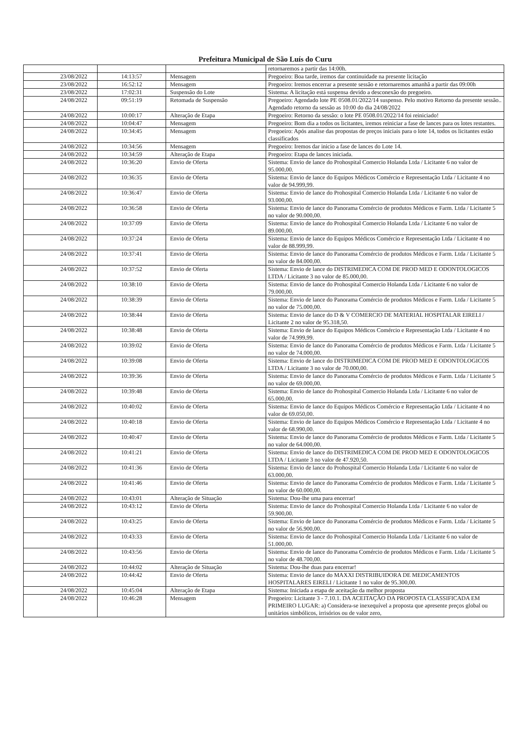Prefeitura Municipal de São Luís do Curu
| | | | retornaremos a partir das 14:00h. |
| 23/08/2022 | 14:13:57 | Mensagem | Pregoeiro: Boa tarde, iremos dar continuidade na presente licitação |
| 23/08/2022 | 16:52:12 | Mensagem | Pregoeiro: Iremos encerrar a presente sessão e retornaremos amanhã a partir das 09:00h |
| 23/08/2022 | 17:02:31 | Suspensão do Lote | Sistema: A licitação está suspensa devido a desconexão do pregoeiro. |
| 24/08/2022 | 09:51:19 | Retomada de Suspensão | Pregoeiro: Agendado lote PE 0508.01/2022/14 suspenso. Pelo motivo Retorno da presente sessão.. Agendado retorno da sessão as 10:00 do dia 24/08/2022 |
| 24/08/2022 | 10:00:17 | Alteração de Etapa | Pregoeiro: Retorno da sessão: o lote PE 0508.01/2022/14 foi reiniciado! |
| 24/08/2022 | 10:04:47 | Mensagem | Pregoeiro: Bom dia a todos os licitantes, iremos reiniciar a fase de lances para os lotes restantes. |
| 24/08/2022 | 10:34:45 | Mensagem | Pregoeiro: Após analise das propostas de preços iniciais para o lote 14, todos os licitantes estão classificados |
| 24/08/2022 | 10:34:56 | Mensagem | Pregoeiro: Iremos dar inicio a fase de lances do Lote 14. |
| 24/08/2022 | 10:34:59 | Alteração de Etapa | Pregoeiro: Etapa de lances iniciada. |
| 24/08/2022 | 10:36:20 | Envio de Oferta | Sistema: Envio de lance do Prohospital Comercio Holanda Ltda / Licitante 6 no valor de 95.000,00. |
| 24/08/2022 | 10:36:35 | Envio de Oferta | Sistema: Envio de lance do Equipos Médicos Comércio e Representação Ltda / Licitante 4 no valor de 94.999,99. |
| 24/08/2022 | 10:36:47 | Envio de Oferta | Sistema: Envio de lance do Prohospital Comercio Holanda Ltda / Licitante 6 no valor de 93.000,00. |
| 24/08/2022 | 10:36:58 | Envio de Oferta | Sistema: Envio de lance do Panorama Comércio de produtos Médicos e Farm. Ltda / Licitante 5 no valor de 90.000,00. |
| 24/08/2022 | 10:37:09 | Envio de Oferta | Sistema: Envio de lance do Prohospital Comercio Holanda Ltda / Licitante 6 no valor de 89.000,00. |
| 24/08/2022 | 10:37:24 | Envio de Oferta | Sistema: Envio de lance do Equipos Médicos Comércio e Representação Ltda / Licitante 4 no valor de 88.999,99. |
| 24/08/2022 | 10:37:41 | Envio de Oferta | Sistema: Envio de lance do Panorama Comércio de produtos Médicos e Farm. Ltda / Licitante 5 no valor de 84.000,00. |
| 24/08/2022 | 10:37:52 | Envio de Oferta | Sistema: Envio de lance do DISTRIMEDICA COM DE PROD MED E ODONTOLOGICOS LTDA / Licitante 3 no valor de 85.000,00. |
| 24/08/2022 | 10:38:10 | Envio de Oferta | Sistema: Envio de lance do Prohospital Comercio Holanda Ltda / Licitante 6 no valor de 79.000,00. |
| 24/08/2022 | 10:38:39 | Envio de Oferta | Sistema: Envio de lance do Panorama Comércio de produtos Médicos e Farm. Ltda / Licitante 5 no valor de 75.000,00. |
| 24/08/2022 | 10:38:44 | Envio de Oferta | Sistema: Envio de lance do D & V COMERCIO DE MATERIAL HOSPITALAR EIRELI / Licitante 2 no valor de 95.318,50. |
| 24/08/2022 | 10:38:48 | Envio de Oferta | Sistema: Envio de lance do Equipos Médicos Comércio e Representação Ltda / Licitante 4 no valor de 74.999,99. |
| 24/08/2022 | 10:39:02 | Envio de Oferta | Sistema: Envio de lance do Panorama Comércio de produtos Médicos e Farm. Ltda / Licitante 5 no valor de 74.000,00. |
| 24/08/2022 | 10:39:08 | Envio de Oferta | Sistema: Envio de lance do DISTRIMEDICA COM DE PROD MED E ODONTOLOGICOS LTDA / Licitante 3 no valor de 70.000,00. |
| 24/08/2022 | 10:39:36 | Envio de Oferta | Sistema: Envio de lance do Panorama Comércio de produtos Médicos e Farm. Ltda / Licitante 5 no valor de 69.000,00. |
| 24/08/2022 | 10:39:48 | Envio de Oferta | Sistema: Envio de lance do Prohospital Comercio Holanda Ltda / Licitante 6 no valor de 65.000,00. |
| 24/08/2022 | 10:40:02 | Envio de Oferta | Sistema: Envio de lance do Equipos Médicos Comércio e Representação Ltda / Licitante 4 no valor de 69.050,00. |
| 24/08/2022 | 10:40:18 | Envio de Oferta | Sistema: Envio de lance do Equipos Médicos Comércio e Representação Ltda / Licitante 4 no valor de 68.990,00. |
| 24/08/2022 | 10:40:47 | Envio de Oferta | Sistema: Envio de lance do Panorama Comércio de produtos Médicos e Farm. Ltda / Licitante 5 no valor de 64.000,00. |
| 24/08/2022 | 10:41:21 | Envio de Oferta | Sistema: Envio de lance do DISTRIMEDICA COM DE PROD MED E ODONTOLOGICOS LTDA / Licitante 3 no valor de 47.920,50. |
| 24/08/2022 | 10:41:36 | Envio de Oferta | Sistema: Envio de lance do Prohospital Comercio Holanda Ltda / Licitante 6 no valor de 63.000,00. |
| 24/08/2022 | 10:41:46 | Envio de Oferta | Sistema: Envio de lance do Panorama Comércio de produtos Médicos e Farm. Ltda / Licitante 5 no valor de 60.000,00. |
| 24/08/2022 | 10:43:01 | Alteração de Situação | Sistema: Dou-lhe uma para encerrar! |
| 24/08/2022 | 10:43:12 | Envio de Oferta | Sistema: Envio de lance do Prohospital Comercio Holanda Ltda / Licitante 6 no valor de 59.900,00. |
| 24/08/2022 | 10:43:25 | Envio de Oferta | Sistema: Envio de lance do Panorama Comércio de produtos Médicos e Farm. Ltda / Licitante 5 no valor de 56.900,00. |
| 24/08/2022 | 10:43:33 | Envio de Oferta | Sistema: Envio de lance do Prohospital Comercio Holanda Ltda / Licitante 6 no valor de 51.000,00. |
| 24/08/2022 | 10:43:56 | Envio de Oferta | Sistema: Envio de lance do Panorama Comércio de produtos Médicos e Farm. Ltda / Licitante 5 no valor de 48.700,00. |
| 24/08/2022 | 10:44:02 | Alteração de Situação | Sistema: Dou-lhe duas para encerrar! |
| 24/08/2022 | 10:44:42 | Envio de Oferta | Sistema: Envio de lance do MAXXI DISTRIBUIDORA DE MEDICAMENTOS HOSPITALARES EIRELI / Licitante 1 no valor de 95.300,00. |
| 24/08/2022 | 10:45:04 | Alteração de Etapa | Sistema: Iniciada a etapa de aceitação da melhor proposta |
| 24/08/2022 | 10:46:28 | Mensagem | Pregoeiro: Licitante 3 - 7.10.1. DA ACEITAÇÃO DA PROPOSTA CLASSIFICADA EM PRIMEIRO LUGAR: a) Considera-se inexequível a proposta que apresente preços global ou unitários simbólicos, irrisórios ou de valor zero, |